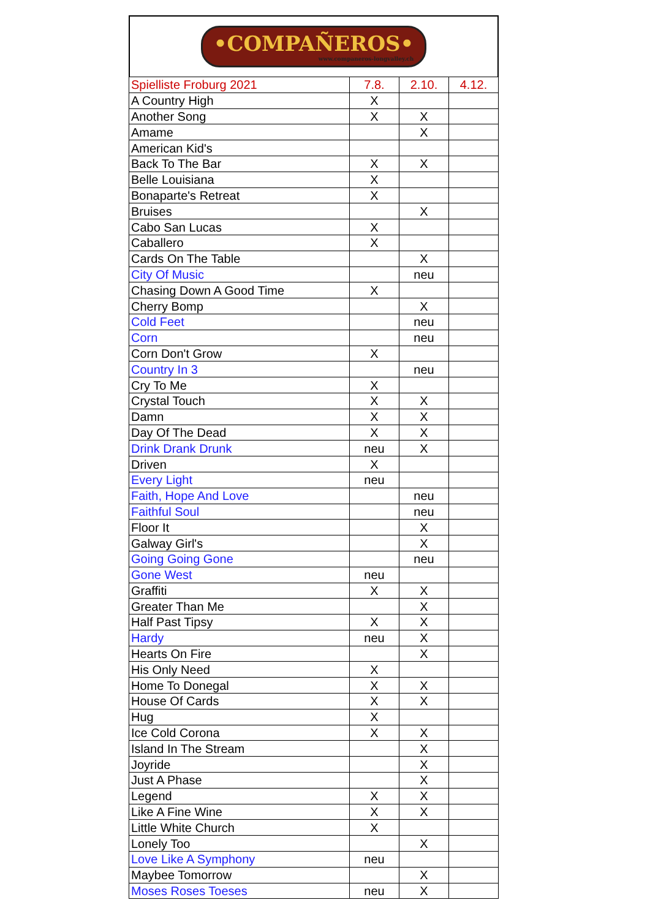•COMPAÑEROS•
www.companeros-longvalley.ch
| Spielliste Froburg 2021 | 7.8. | 2.10. | 4.12. |
| --- | --- | --- | --- |
| A Country High | X | | |
| Another Song | X | X | |
| Amame | | X | |
| American Kid's | | | |
| Back To The Bar | X | X | |
| Belle Louisiana | X | | |
| Bonaparte's Retreat | X | | |
| Bruises | | X | |
| Cabo San Lucas | X | | |
| Caballero | X | | |
| Cards On The Table | | X | |
| City Of Music | | neu | |
| Chasing Down A Good Time | X | | |
| Cherry Bomp | | X | |
| Cold Feet | | neu | |
| Corn | | neu | |
| Corn Don't Grow | X | | |
| Country In 3 | | neu | |
| Cry To Me | X | | |
| Crystal Touch | X | X | |
| Damn | X | X | |
| Day Of The Dead | X | X | |
| Drink Drank Drunk | neu | X | |
| Driven | X | | |
| Every Light | neu | | |
| Faith, Hope And Love | | neu | |
| Faithful Soul | | neu | |
| Floor It | | X | |
| Galway Girl's | | X | |
| Going Going Gone | | neu | |
| Gone West | neu | | |
| Graffiti | X | X | |
| Greater Than Me | | X | |
| Half Past Tipsy | X | X | |
| Hardy | neu | X | |
| Hearts On Fire | | X | |
| His Only Need | X | | |
| Home To Donegal | X | X | |
| House Of Cards | X | X | |
| Hug | X | | |
| Ice Cold Corona | X | X | |
| Island In The Stream | | X | |
| Joyride | | X | |
| Just A Phase | | X | |
| Legend | X | X | |
| Like A Fine Wine | X | X | |
| Little White Church | X | | |
| Lonely Too | | X | |
| Love Like A Symphony | neu | | |
| Maybee Tomorrow | | X | |
| Moses Roses Toeses | neu | X | |